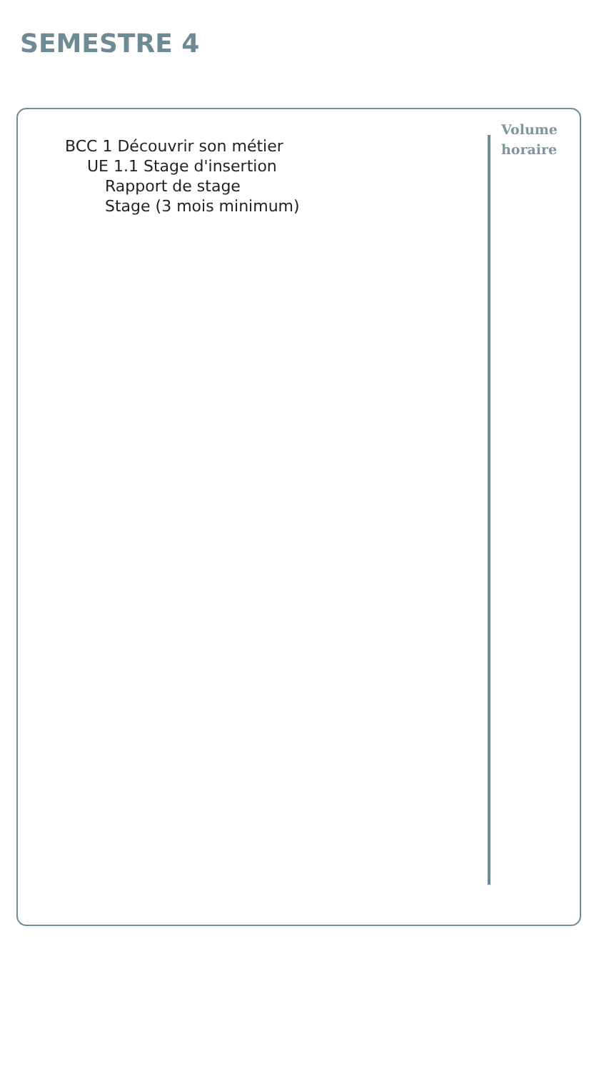SEMESTRE 4
BCC 1 Découvrir son métier
UE 1.1 Stage d'insertion
Rapport de stage
Stage (3 mois minimum)
Volume
horaire